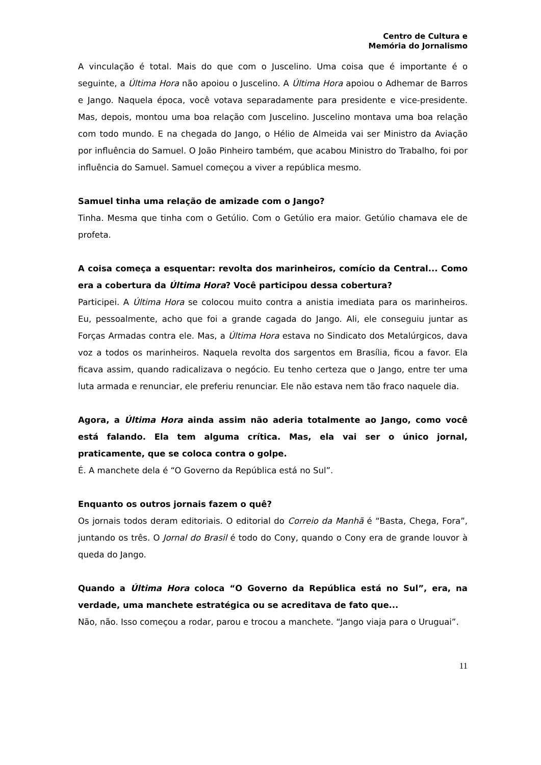Centro de Cultura e
Memória do Jornalismo
A vinculação é total. Mais do que com o Juscelino. Uma coisa que é importante é o seguinte, a Última Hora não apoiou o Juscelino. A Última Hora apoiou o Adhemar de Barros e Jango. Naquela época, você votava separadamente para presidente e vice-presidente. Mas, depois, montou uma boa relação com Juscelino. Juscelino montava uma boa relação com todo mundo. E na chegada do Jango, o Hélio de Almeida vai ser Ministro da Aviação por influência do Samuel. O João Pinheiro também, que acabou Ministro do Trabalho, foi por influência do Samuel. Samuel começou a viver a república mesmo.
Samuel tinha uma relação de amizade com o Jango?
Tinha. Mesma que tinha com o Getúlio. Com o Getúlio era maior. Getúlio chamava ele de profeta.
A coisa começa a esquentar: revolta dos marinheiros, comício da Central... Como era a cobertura da Última Hora? Você participou dessa cobertura?
Participei. A Última Hora se colocou muito contra a anistia imediata para os marinheiros. Eu, pessoalmente, acho que foi a grande cagada do Jango. Ali, ele conseguiu juntar as Forças Armadas contra ele. Mas, a Última Hora estava no Sindicato dos Metalúrgicos, dava voz a todos os marinheiros. Naquela revolta dos sargentos em Brasília, ficou a favor. Ela ficava assim, quando radicalizava o negócio. Eu tenho certeza que o Jango, entre ter uma luta armada e renunciar, ele preferiu renunciar. Ele não estava nem tão fraco naquele dia.
Agora, a Última Hora ainda assim não aderia totalmente ao Jango, como você está falando. Ela tem alguma crítica. Mas, ela vai ser o único jornal, praticamente, que se coloca contra o golpe.
É. A manchete dela é “O Governo da República está no Sul”.
Enquanto os outros jornais fazem o quê?
Os jornais todos deram editoriais. O editorial do Correio da Manhã é “Basta, Chega, Fora”, juntando os três. O Jornal do Brasil é todo do Cony, quando o Cony era de grande louvor à queda do Jango.
Quando a Última Hora coloca “O Governo da República está no Sul”, era, na verdade, uma manchete estratégica ou se acreditava de fato que...
Não, não. Isso começou a rodar, parou e trocou a manchete. “Jango viaja para o Uruguai”.
11